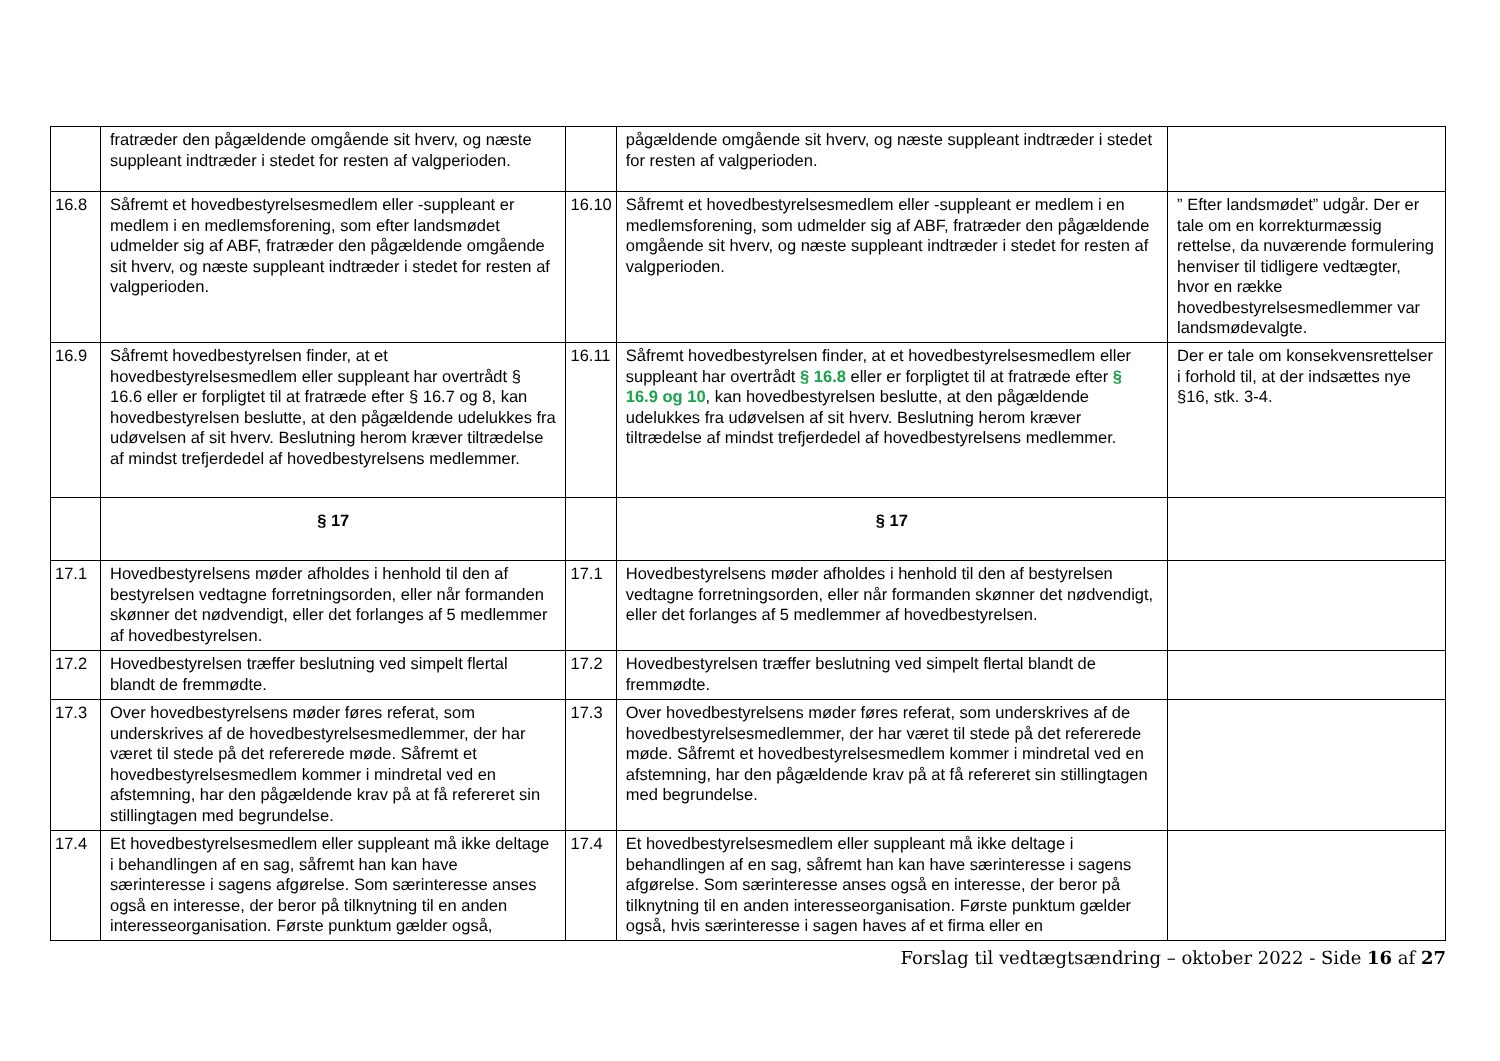| | fratræder den pågældende omgående sit hverv, og næste suppleant indtræder i stedet for resten af valgperioden. | | pågældende omgående sit hverv, og næste suppleant indtræder i stedet for resten af valgperioden. | |
| 16.8 | Såfremt et hovedbestyrelsesmedlem eller -suppleant er medlem i en medlemsforening, som efter landsmødet udmelder sig af ABF, fratræder den pågældende omgående sit hverv, og næste suppleant indtræder i stedet for resten af valgperioden. | 16.10 | Såfremt et hovedbestyrelsesmedlem eller -suppleant er medlem i en medlemsforening, som udmelder sig af ABF, fratræder den pågældende omgående sit hverv, og næste suppleant indtræder i stedet for resten af valgperioden. | ” Efter landsmødet” udgår. Der er tale om en korrekturmæssig rettelse, da nuværende formulering henviser til tidligere vedtægter, hvor en række hovedbestyrelsesmedlemmer var landsmødevalgte. |
| 16.9 | Såfremt hovedbestyrelsen finder, at et hovedbestyrelsesmedlem eller suppleant har overtrådt § 16.6 eller er forpligtet til at fratræde efter § 16.7 og 8, kan hovedbestyrelsen beslutte, at den pågældende udelukkes fra udøvelsen af sit hverv. Beslutning herom kræver tiltrædelse af mindst trefjerdedel af hovedbestyrelsens medlemmer. | 16.11 | Såfremt hovedbestyrelsen finder, at et hovedbestyrelsesmedlem eller suppleant har overtrådt § 16.8 eller er forpligtet til at fratræde efter § 16.9 og 10 , kan hovedbestyrelsen beslutte, at den pågældende udelukkes fra udøvelsen af sit hverv. Beslutning herom kræver tiltrædelse af mindst trefjerdedel af hovedbestyrelsens medlemmer. | Der er tale om konsekvensrettelser i forhold til, at der indsættes nye §16, stk. 3-4. |
| | § 17 | | § 17 | |
| 17.1 | Hovedbestyrelsens møder afholdes i henhold til den af bestyrelsen vedtagne forretningsorden, eller når formanden skønner det nødvendigt, eller det forlanges af 5 medlemmer af hovedbestyrelsen. | 17.1 | Hovedbestyrelsens møder afholdes i henhold til den af bestyrelsen vedtagne forretningsorden, eller når formanden skønner det nødvendigt, eller det forlanges af 5 medlemmer af hovedbestyrelsen. | |
| 17.2 | Hovedbestyrelsen træffer beslutning ved simpelt flertal blandt de fremmødte. | 17.2 | Hovedbestyrelsen træffer beslutning ved simpelt flertal blandt de fremmødte. | |
| 17.3 | Over hovedbestyrelsens møder føres referat, som underskrives af de hovedbestyrelsesmedlemmer, der har været til stede på det refererede møde. Såfremt et hovedbestyrelsesmedlem kommer i mindretal ved en afstemning, har den pågældende krav på at få refereret sin stillingtagen med begrundelse. | 17.3 | Over hovedbestyrelsens møder føres referat, som underskrives af de hovedbestyrelsesmedlemmer, der har været til stede på det refererede møde. Såfremt et hovedbestyrelsesmedlem kommer i mindretal ved en afstemning, har den pågældende krav på at få refereret sin stillingtagen med begrundelse. | |
| 17.4 | Et hovedbestyrelsesmedlem eller suppleant må ikke deltage i behandlingen af en sag, såfremt han kan have særinteresse i sagens afgørelse. Som særinteresse anses også en interesse, der beror på tilknytning til en anden interesseorganisation. Første punktum gælder også, | 17.4 | Et hovedbestyrelsesmedlem eller suppleant må ikke deltage i behandlingen af en sag, såfremt han kan have særinteresse i sagens afgørelse. Som særinteresse anses også en interesse, der beror på tilknytning til en anden interesseorganisation. Første punktum gælder også, hvis særinteresse i sagen haves af et firma eller en | |
Forslag til vedtægtsændring – oktober 2022 - Side 16 af 27